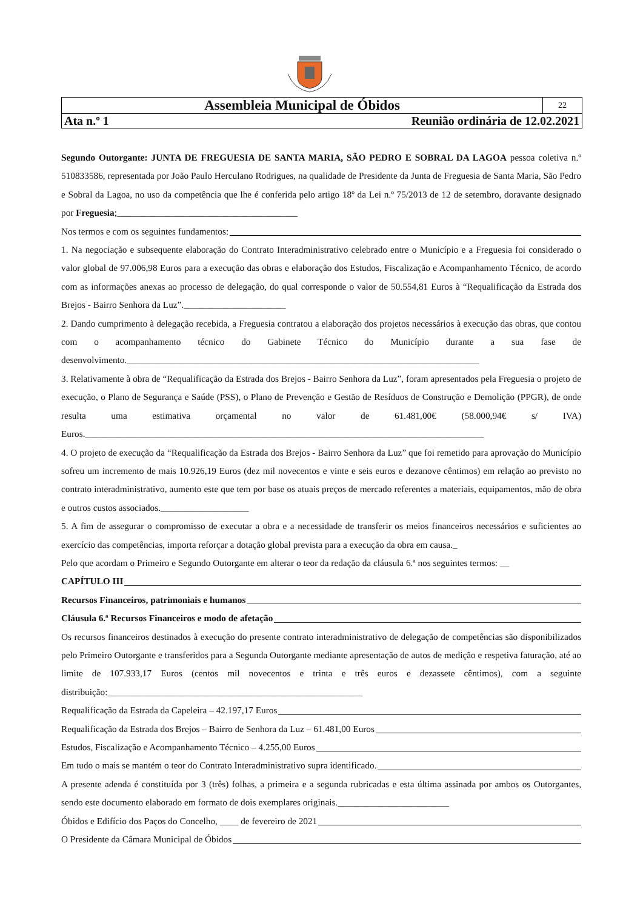| Assembleia Municipal de Óbidos | 22 |
| Ata n.º 1 Reunião ordinária de 12.02.2021 | |
Segundo Outorgante: JUNTA DE FREGUESIA DE SANTA MARIA, SÃO PEDRO E SOBRAL DA LAGOA pessoa coletiva n.º 510833586, representada por João Paulo Herculano Rodrigues, na qualidade de Presidente da Junta de Freguesia de Santa Maria, São Pedro e Sobral da Lagoa, no uso da competência que lhe é conferida pelo artigo 18º da Lei n.º 75/2013 de 12 de setembro, doravante designado por Freguesia;_______________________________________
Nos termos e com os seguintes fundamentos:
1. Na negociação e subsequente elaboração do Contrato Interadministrativo celebrado entre o Município e a Freguesia foi considerado o valor global de 97.006,98 Euros para a execução das obras e elaboração dos Estudos, Fiscalização e Acompanhamento Técnico, de acordo com as informações anexas ao processo de delegação, do qual corresponde o valor de 50.554,81 Euros à “Requalificação da Estrada dos Brejos - Bairro Senhora da Luz”.______________________
2. Dando cumprimento à delegação recebida, a Freguesia contratou a elaboração dos projetos necessários à execução das obras, que contou com o acompanhamento técnico do Gabinete Técnico do Município durante a sua fase de desenvolvimento.____________________________________________________________________________
3. Relativamente à obra de “Requalificação da Estrada dos Brejos - Bairro Senhora da Luz”, foram apresentados pela Freguesia o projeto de execução, o Plano de Segurança e Saúde (PSS), o Plano de Prevenção e Gestão de Resíduos de Construção e Demolição (PPGR), de onde resulta uma estimativa orçamental no valor de 61.481,00€ (58.000,94€ s/ IVA) Euros.______________________________________________________________________________________
4. O projeto de execução da “Requalificação da Estrada dos Brejos - Bairro Senhora da Luz” que foi remetido para aprovação do Município sofreu um incremento de mais 10.926,19 Euros (dez mil novecentos e vinte e seis euros e dezanove cêntimos) em relação ao previsto no contrato interadministrativo, aumento este que tem por base os atuais preços de mercado referentes a materiais, equipamentos, mão de obra e outros custos associados.___________________
5. A fim de assegurar o compromisso de executar a obra e a necessidade de transferir os meios financeiros necessários e suficientes ao exercício das competências, importa reforçar a dotação global prevista para a execução da obra em causa._
Pelo que acordam o Primeiro e Segundo Outorgante em alterar o teor da redação da cláusula 6.ª nos seguintes termos: __
CAPÍTULO III
Recursos Financeiros, patrimoniais e humanos
Cláusula 6.ª Recursos Financeiros e modo de afetação
Os recursos financeiros destinados à execução do presente contrato interadministrativo de delegação de competências são disponibilizados pelo Primeiro Outorgante e transferidos para a Segunda Outorgante mediante apresentação de autos de medição e respetiva faturação, até ao limite de 107.933,17 Euros (centos mil novecentos e trinta e três euros e dezassete cêntimos), com a seguinte distribuição:_______________________________________________________
Requalificação da Estrada da Capeleira – 42.197,17 Euros
Requalificação da Estrada dos Brejos – Bairro de Senhora da Luz – 61.481,00 Euros
Estudos, Fiscalização e Acompanhamento Técnico – 4.255,00 Euros
Em tudo o mais se mantém o teor do Contrato Interadministrativo supra identificado.
A presente adenda é constituída por 3 (três) folhas, a primeira e a segunda rubricadas e esta última assinada por ambos os Outorgantes, sendo este documento elaborado em formato de dois exemplares originais.________________________
Óbidos e Edifício dos Paços do Concelho, ____ de fevereiro de 2021
O Presidente da Câmara Municipal de Óbidos